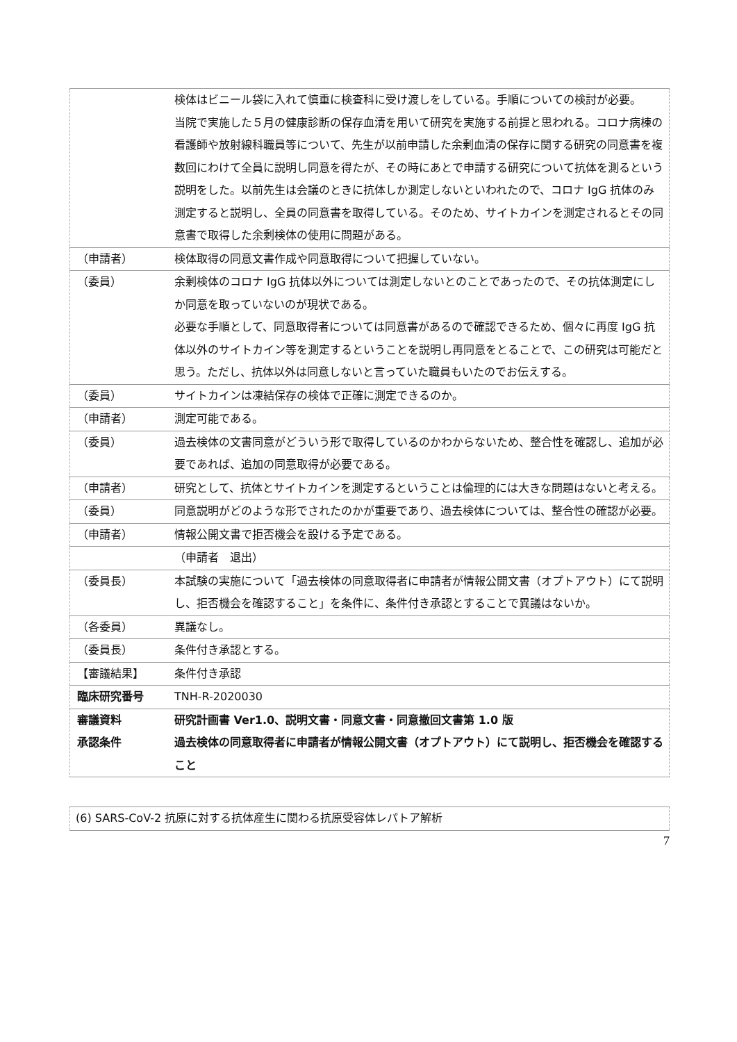| | 検体はビニール袋に入れて慎重に検査科に受け渡しをしている。手順についての検討が必要。 当院で実施した５月の健康診断の保存血清を用いて研究を実施する前提と思われる。コロナ病棟の看護師や放射線科職員等について、先生が以前申請した余剰血清の保存に関する研究の同意書を複数回にわけて全員に説明し同意を得たが、その時にあとで申請する研究について抗体を測るという説明をした。以前先生は会議のときに抗体しか測定しないといわれたので、コロナ IgG 抗体のみ測定すると説明し、全員の同意書を取得している。そのため、サイトカインを測定されるとその同意書で取得した余剰検体の使用に問題がある。 |
| （申請者） | 検体取得の同意文書作成や同意取得について把握していない。 |
| （委員） | 余剰検体のコロナ IgG 抗体以外については測定しないとのことであったので、その抗体測定にしか同意を取っていないのが現状である。 必要な手順として、同意取得者については同意書があるので確認できるため、個々に再度 IgG 抗体以外のサイトカイン等を測定するということを説明し再同意をとることで、この研究は可能だと思う。ただし、抗体以外は同意しないと言っていた職員もいたのでお伝えする。 |
| （委員） | サイトカインは凍結保存の検体で正確に測定できるのか。 |
| （申請者） | 測定可能である。 |
| （委員） | 過去検体の文書同意がどういう形で取得しているのかわからないため、整合性を確認し、追加が必要であれば、追加の同意取得が必要である。 |
| （申請者） | 研究として、抗体とサイトカインを測定するということは倫理的には大きな問題はないと考える。 |
| （委員） | 同意説明がどのような形でされたのかが重要であり、過去検体については、整合性の確認が必要。 |
| （申請者） | 情報公開文書で拒否機会を設ける予定である。 |
| | （申請者 退出） |
| （委員長） | 本試験の実施について「過去検体の同意取得者に申請者が情報公開文書（オプトアウト）にて説明し、拒否機会を確認すること」を条件に、条件付き承認とすることで異議はないか。 |
| （各委員） | 異議なし。 |
| （委員長） | 条件付き承認とする。 |
| 【審議結果】 | 条件付き承認 |
| 臨床研究番号 | TNH-R-2020030 |
| 審議資料 承認条件 | 研究計画書 Ver1.0、説明文書・同意文書・同意撤回文書第 1.0 版 過去検体の同意取得者に申請者が情報公開文書（オプトアウト）にて説明し、拒否機会を確認すること |
| (6) SARS-CoV-2 抗原に対する抗体産生に関わる抗原受容体レパトア解析 |
7